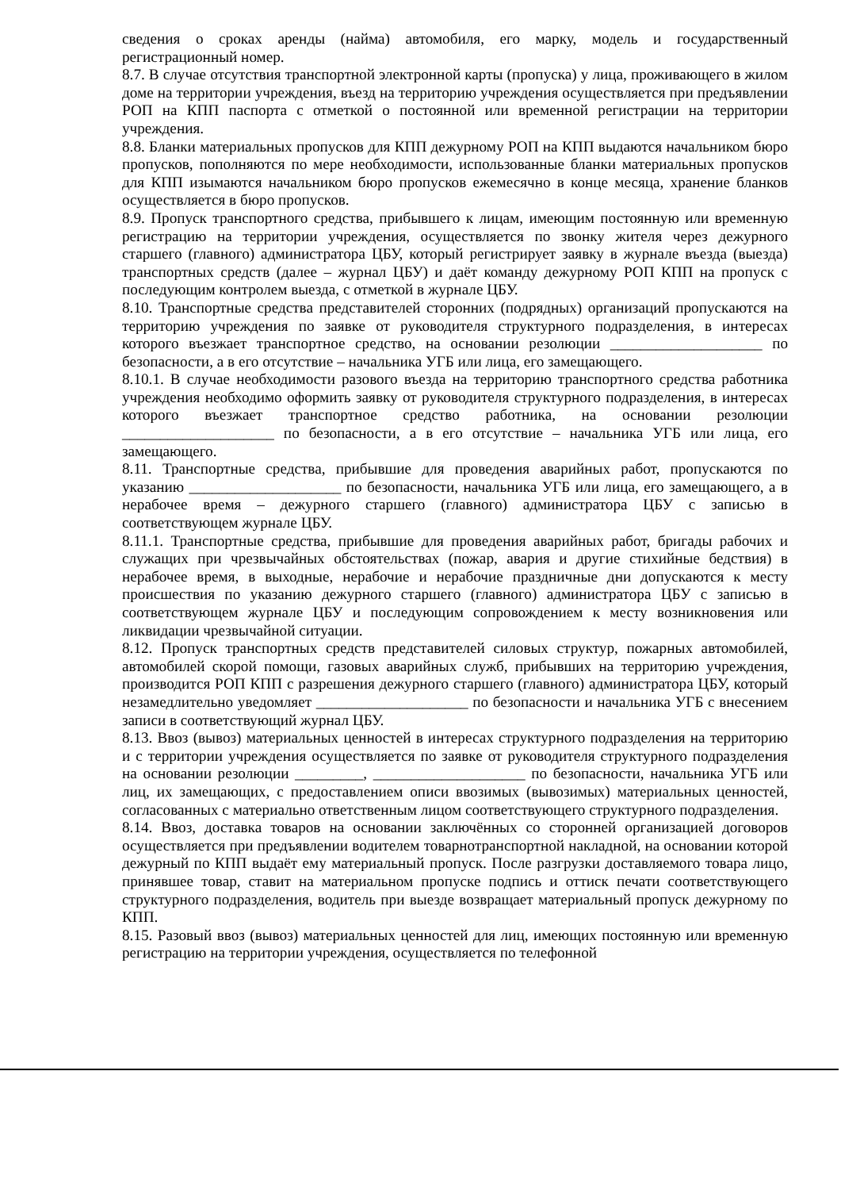сведения о сроках аренды (найма) автомобиля, его марку, модель и государственный регистрационный номер.
8.7. В случае отсутствия транспортной электронной карты (пропуска) у лица, проживающего в жилом доме на территории учреждения, въезд на территорию учреждения осуществляется при предъявлении РОП на КПП паспорта с отметкой о постоянной или временной регистрации на территории учреждения.
8.8. Бланки материальных пропусков для КПП дежурному РОП на КПП выдаются начальником бюро пропусков, пополняются по мере необходимости, использованные бланки материальных пропусков для КПП изымаются начальником бюро пропусков ежемесячно в конце месяца, хранение бланков осуществляется в бюро пропусков.
8.9. Пропуск транспортного средства, прибывшего к лицам, имеющим постоянную или временную регистрацию на территории учреждения, осуществляется по звонку жителя через дежурного старшего (главного) администратора ЦБУ, который регистрирует заявку в журнале въезда (выезда) транспортных средств (далее – журнал ЦБУ) и даёт команду дежурному РОП КПП на пропуск с последующим контролем выезда, с отметкой в журнале ЦБУ.
8.10. Транспортные средства представителей сторонних (подрядных) организаций пропускаются на территорию учреждения по заявке от руководителя структурного подразделения, в интересах которого въезжает транспортное средство, на основании резолюции ____________________ по безопасности, а в его отсутствие – начальника УГБ или лица, его замещающего.
8.10.1. В случае необходимости разового въезда на территорию транспортного средства работника учреждения необходимо оформить заявку от руководителя структурного подразделения, в интересах которого въезжает транспортное средство работника, на основании резолюции ____________________ по безопасности, а в его отсутствие – начальника УГБ или лица, его замещающего.
8.11. Транспортные средства, прибывшие для проведения аварийных работ, пропускаются по указанию ____________________ по безопасности, начальника УГБ или лица, его замещающего, а в нерабочее время – дежурного старшего (главного) администратора ЦБУ с записью в соответствующем журнале ЦБУ.
8.11.1. Транспортные средства, прибывшие для проведения аварийных работ, бригады рабочих и служащих при чрезвычайных обстоятельствах (пожар, авария и другие стихийные бедствия) в нерабочее время, в выходные, нерабочие и нерабочие праздничные дни допускаются к месту происшествия по указанию дежурного старшего (главного) администратора ЦБУ с записью в соответствующем журнале ЦБУ и последующим сопровождением к месту возникновения или ликвидации чрезвычайной ситуации.
8.12. Пропуск транспортных средств представителей силовых структур, пожарных автомобилей, автомобилей скорой помощи, газовых аварийных служб, прибывших на территорию учреждения, производится РОП КПП с разрешения дежурного старшего (главного) администратора ЦБУ, который незамедлительно уведомляет ____________________ по безопасности и начальника УГБ с внесением записи в соответствующий журнал ЦБУ.
8.13. Ввоз (вывоз) материальных ценностей в интересах структурного подразделения на территорию и с территории учреждения осуществляется по заявке от руководителя структурного подразделения на основании резолюции _________, ____________________ по безопасности, начальника УГБ или лиц, их замещающих, с предоставлением описи ввозимых (вывозимых) материальных ценностей, согласованных с материально ответственным лицом соответствующего структурного подразделения.
8.14. Ввоз, доставка товаров на основании заключённых со сторонней организацией договоров осуществляется при предъявлении водителем товарнотранспортной накладной, на основании которой дежурный по КПП выдаёт ему материальный пропуск. После разгрузки доставляемого товара лицо, принявшее товар, ставит на материальном пропуске подпись и оттиск печати соответствующего структурного подразделения, водитель при выезде возвращает материальный пропуск дежурному по КПП.
8.15. Разовый ввоз (вывоз) материальных ценностей для лиц, имеющих постоянную или временную регистрацию на территории учреждения, осуществляется по телефонной